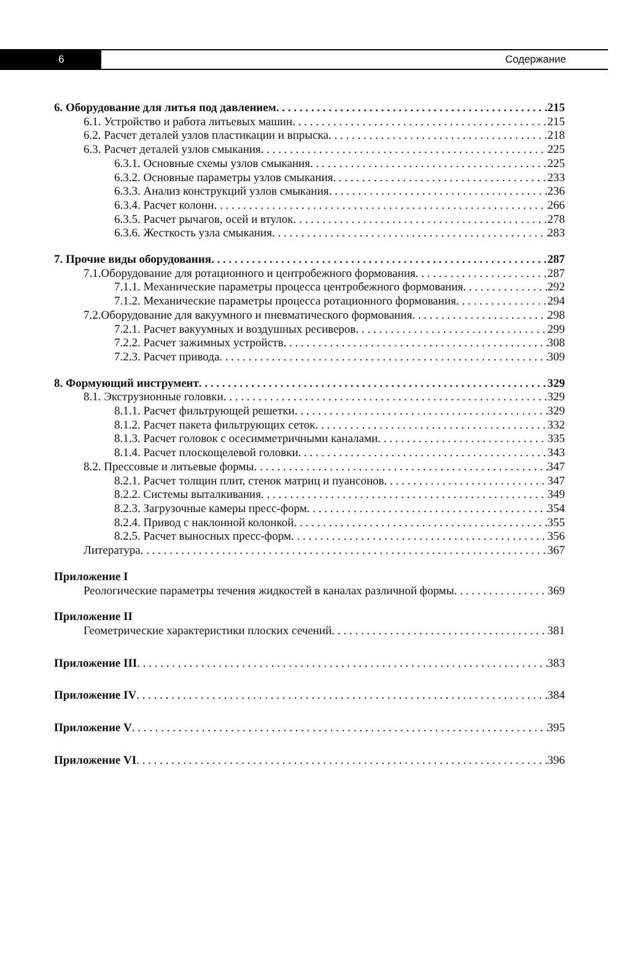6
Содержание
6. Оборудование для литья под давлением 215
6.1. Устройство и работа литьевых машин 215
6.2. Расчет деталей узлов пластикации и впрыска 218
6.3. Расчет деталей узлов смыкания 225
6.3.1. Основные схемы узлов смыкания 225
6.3.2. Основные параметры узлов смыкания 233
6.3.3. Анализ конструкций узлов смыкания 236
6.3.4. Расчет колонн 266
6.3.5. Расчет рычагов, осей и втулок 278
6.3.6. Жесткость узла смыкания 283
7. Прочие виды оборудования 287
7.1.Оборудование для ротационного и центробежного формования 287
7.1.1. Механические параметры процесса центробежного формования 292
7.1.2. Механические параметры процесса ротационного формования 294
7.2.Оборудование для вакуумного и пневматического формования 298
7.2.1. Расчет вакуумных и воздушных ресиверов 299
7.2.2. Расчет зажимных устройств 308
7.2.3. Расчет привода 309
8. Формующий инструмент 329
8.1. Экструзионные головки 329
8.1.1. Расчет фильтрующей решетки 329
8.1.2. Расчет пакета фильтрующих сеток 332
8.1.3. Расчет головок с осесимметричными каналами 335
8.1.4. Расчет плоскощелевой головки 343
8.2. Прессовые и литьевые формы 347
8.2.1. Расчет толщин плит, стенок матриц и пуансонов 347
8.2.2. Системы выталкивания 349
8.2.3. Загрузочные камеры пресс-форм 354
8.2.4. Привод с наклонной колонкой 355
8.2.5. Расчет выносных пресс-форм 356
Литература 367
Приложение I
Реологические параметры течения жидкостей в каналах различной формы 369
Приложение II
Геометрические характеристики плоских сечений 381
Приложение III 383
Приложение IV 384
Приложение V 395
Приложение VI 396